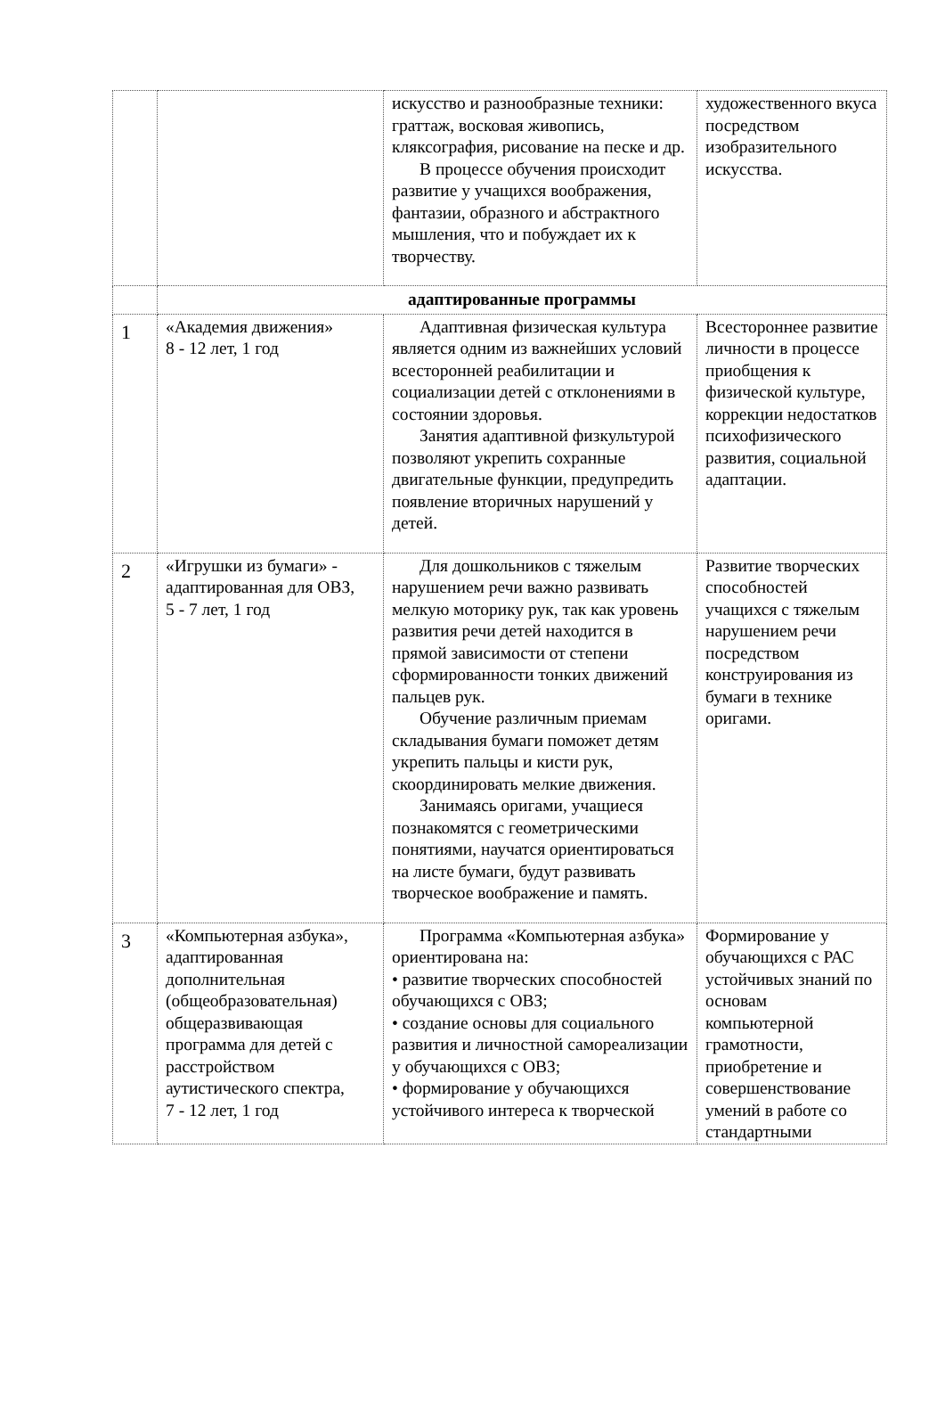| | | искусство и разнообразные техники: граттаж, восковая живопись, кляксография, рисование на песке и др. В процессе обучения происходит развитие у учащихся воображения, фантазии, образного и абстрактного мышления, что и побуждает их к творчеству. | художественного вкуса посредством изобразительного искусства. |
| | адаптированные программы | | |
| 1 | «Академия движения» 8 - 12 лет, 1 год | Адаптивная физическая культура является одним из важнейших условий всесторонней реабилитации и социализации детей с отклонениями в состоянии здоровья. Занятия адаптивной физкультурой позволяют укрепить сохранные двигательные функции, предупредить появление вторичных нарушений у детей. | Всестороннее развитие личности в процессе приобщения к физической культуре, коррекции недостатков психофизического развития, социальной адаптации. |
| 2 | «Игрушки из бумаги» - адаптированная для ОВЗ, 5 - 7 лет, 1 год | Для дошкольников с тяжелым нарушением речи важно развивать мелкую моторику рук, так как уровень развития речи детей находится в прямой зависимости от степени сформированности тонких движений пальцев рук. Обучение различным приемам складывания бумаги поможет детям укрепить пальцы и кисти рук, скоординировать мелкие движения. Занимаясь оригами, учащиеся познакомятся с геометрическими понятиями, научатся ориентироваться на листе бумаги, будут развивать творческое воображение и память. | Развитие творческих способностей учащихся с тяжелым нарушением речи посредством конструирования из бумаги в технике оригами. |
| 3 | «Компьютерная азбука», адаптированная дополнительная (общеобразовательная) общеразвивающая программа для детей с расстройством аутистического спектра, 7 - 12 лет, 1 год | Программа «Компьютерная азбука» ориентирована на: • развитие творческих способностей обучающихся с ОВЗ; • создание основы для социального развития и личностной самореализации у обучающихся с ОВЗ; • формирование у обучающихся устойчивого интереса к творческой | Формирование у обучающихся с РАС устойчивых знаний по основам компьютерной грамотности, приобретение и совершенствование умений в работе со стандартными |